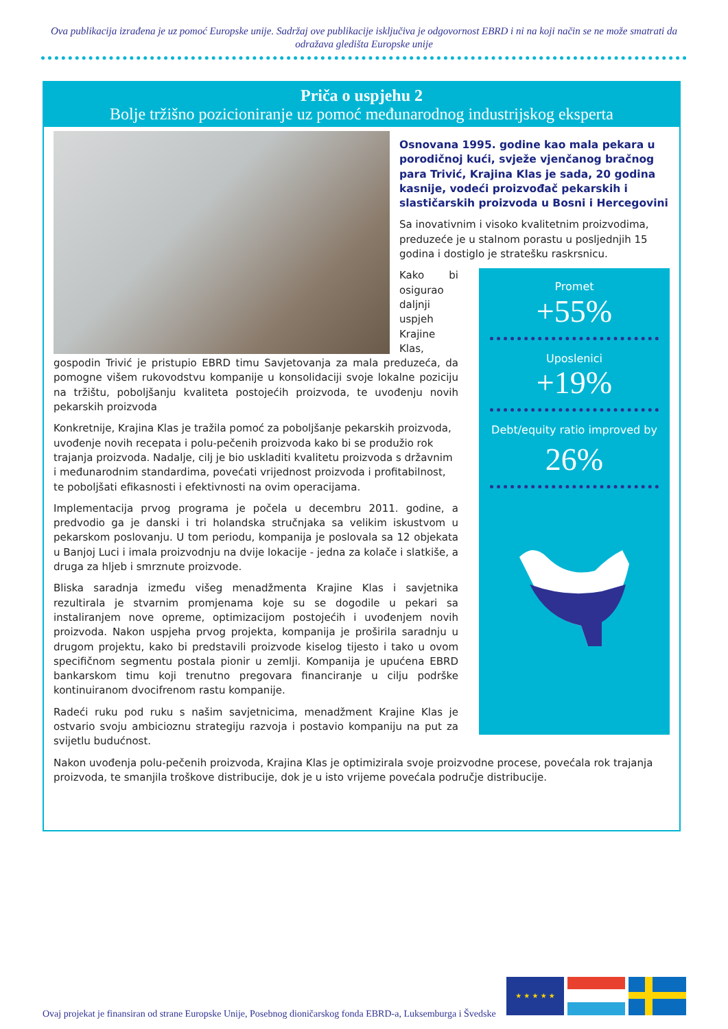Ova publikacija izrađena je uz pomoć Europske unije. Sadržaj ove publikacije isključiva je odgovornost EBRD i ni na koji način se ne može smatrati da odražava gledišta Europske unije
Priča o uspjehu 2
Bolje tržišno pozicioniranje uz pomoć međunarodnog industrijskog eksperta
Osnovana 1995. godine kao mala pekara u porodičnoj kući, svježe vjenčanog bračnog para Trivić, Krajina Klas je sada, 20 godina kasnije, vodeći proizvođač pekarskih i slastičarskih proizvoda u Bosni i Hercegovini
Sa inovativnim i visoko kvalitetnim proizvodima, preduzeće je u stalnom porastu u posljednjih 15 godina i dostiglo je stratešku raskrsnicu.
Promet
+55%
Uposlenici
+19%
Debt/equity ratio improved by
26%
Kako bi osigurao daljnji uspjeh Krajine Klas, gospodin Trivić je pristupio EBRD timu Savjetovanja za mala preduzeća, da pomogne višem rukovodstvu kompanije u konsolidaciji svoje lokalne poziciju na tržištu, poboljšanju kvaliteta postojećih proizvoda, te uvođenju novih pekarskih proizvoda
Konkretnije, Krajina Klas je tražila pomoć za poboljšanje pekarskih proizvoda, uvođenje novih recepata i polu-pečenih proizvoda kako bi se produžio rok trajanja proizvoda. Nadalje, cilj je bio uskladiti kvalitetu proizvoda s državnim i međunarodnim standardima, povećati vrijednost proizvoda i profitabilnost, te poboljšati efikasnosti i efektivnosti na ovim operacijama.
Implementacija prvog programa je počela u decembru 2011. godine, a predvodio ga je danski i tri holandska stručnjaka sa velikim iskustvom u pekarskom poslovanju. U tom periodu, kompanija je poslovala sa 12 objekata u Banjoj Luci i imala proizvodnju na dvije lokacije - jedna za kolače i slatkiše, a druga za hljeb i smrznute proizvode.
Bliska saradnja između višeg menadžmenta Krajine Klas i savjetnika rezultirala je stvarnim promjenama koje su se dogodile u pekari sa instaliranjem nove opreme, optimizacijom postojećih i uvođenjem novih proizvoda. Nakon uspjeha prvog projekta, kompanija je proširila saradnju u drugom projektu, kako bi predstavili proizvode kiselog tijesto i tako u ovom specifičnom segmentu postala pionir u zemlji. Kompanija je upućena EBRD bankarskom timu koji trenutno pregovara financiranje u cilju podrške kontinuiranom dvocifrenom rastu kompanije.
Radeći ruku pod ruku s našim savjetnicima, menadžment Krajine Klas je ostvario svoju ambicioznu strategiju razvoja i postavio kompaniju na put za svijetlu budućnost.
Nakon uvođenja polu-pečenih proizvoda, Krajina Klas je optimizirala svoje proizvodne procese, povećala rok trajanja proizvoda, te smanjila troškove distribucije, dok je u isto vrijeme povećala područje distribucije.
Ovaj projekat je finansiran od strane Europske Unije, Posebnog dioničarskog fonda EBRD-a, Luksemburga i Švedske
★ ★ ★ ★ ★